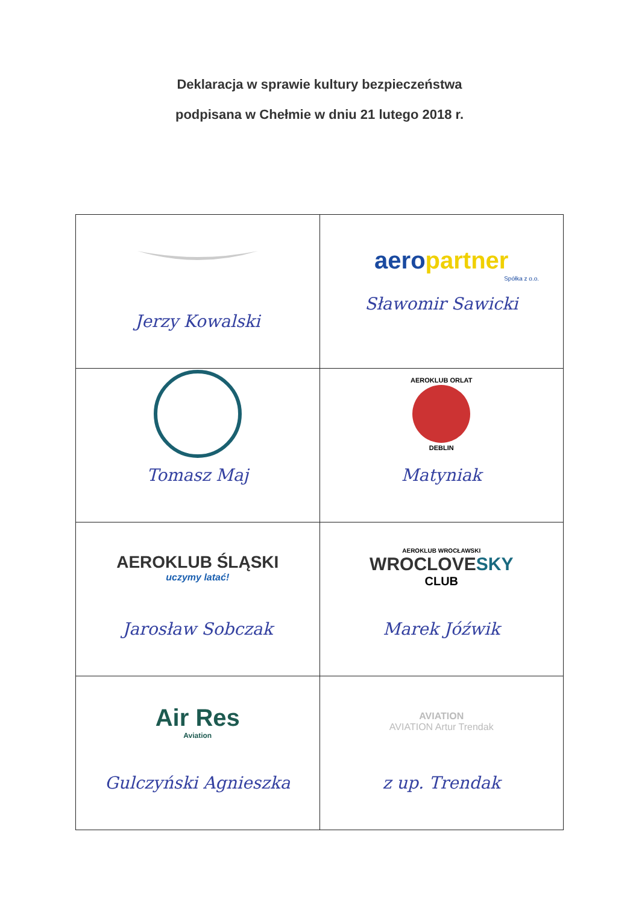Deklaracja w sprawie kultury bezpieczeństwa
podpisana w Chełmie w dniu 21 lutego 2018 r.
| Jerzy Kowalski | aero partner Spółka z o.o. Sławomir Sawicki |
| Tomasz Maj | AEROKLUB ORLAT DEBLIN Matyniak |
| AEROKLUB ŚLĄSKI uczymy latać! Jarosław Sobczak | AEROKLUB WROCŁAWSKI WROCLOVE SKY CLUB Marek Jóźwik |
| Air Res Aviation Gulczyński Agnieszka | AVIATION AVIATION Artur Trendak z up. Trendak |